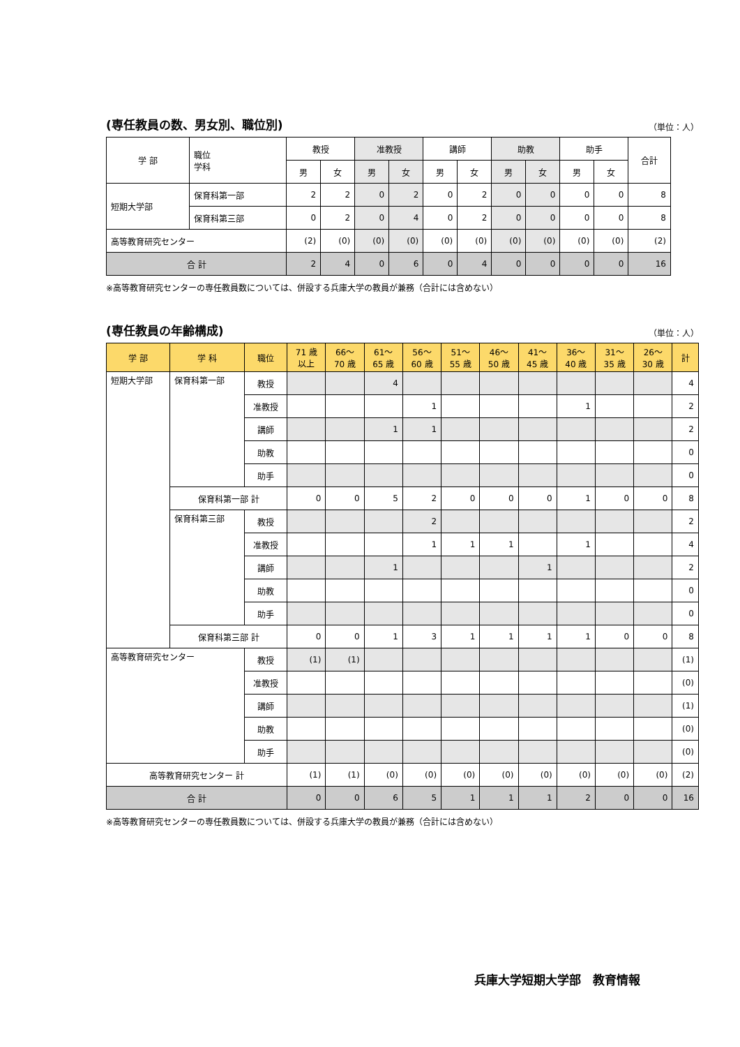(専任教員の数、男女別、職位別) （単位：人）
| 学 部 | 職位 学科 | 教授 | | 准教授 | | 講師 | | 助教 | | 助手 | | 合計 |
| --- | --- | --- | --- | --- | --- | --- | --- | --- | --- | --- | --- | --- |
| | | 男 | 女 | 男 | 女 | 男 | 女 | 男 | 女 | 男 | 女 | |
| 短期大学部 | 保育科第一部 | 2 | 2 | 0 | 2 | 0 | 2 | 0 | 0 | 0 | 0 | 8 |
| | 保育科第三部 | 0 | 2 | 0 | 4 | 0 | 2 | 0 | 0 | 0 | 0 | 8 |
| 高等教育研究センター | | (2) | (0) | (0) | (0) | (0) | (0) | (0) | (0) | (0) | (0) | (2) |
| 合 計 | | 2 | 4 | 0 | 6 | 0 | 4 | 0 | 0 | 0 | 0 | 16 |
※高等教育研究センターの専任教員数については、併設する兵庫大学の教員が兼務（合計には含めない）
(専任教員の年齢構成) （単位：人）
| 学 部 | 学 科 | 職位 | 71 歳 以上 | 66〜 70 歳 | 61〜 65 歳 | 56〜 60 歳 | 51〜 55 歳 | 46〜 50 歳 | 41〜 45 歳 | 36〜 40 歳 | 31〜 35 歳 | 26〜 30 歳 | 計 |
| --- | --- | --- | --- | --- | --- | --- | --- | --- | --- | --- | --- | --- | --- |
| 短期大学部 | 保育科第一部 | 教授 | | | 4 | | | | | | | | 4 |
| | | 准教授 | | | | 1 | | | | 1 | | | 2 |
| | | 講師 | | | 1 | 1 | | | | | | | 2 |
| | | 助教 | | | | | | | | | | | 0 |
| | | 助手 | | | | | | | | | | | 0 |
| | 保育科第一部 計 | | 0 | 0 | 5 | 2 | 0 | 0 | 0 | 1 | 0 | 0 | 8 |
| | 保育科第三部 | 教授 | | | | 2 | | | | | | | 2 |
| | | 准教授 | | | | 1 | 1 | 1 | | 1 | | | 4 |
| | | 講師 | | | 1 | | | | 1 | | | | 2 |
| | | 助教 | | | | | | | | | | | 0 |
| | | 助手 | | | | | | | | | | | 0 |
| | 保育科第三部 計 | | 0 | 0 | 1 | 3 | 1 | 1 | 1 | 1 | 0 | 0 | 8 |
| 高等教育研究センター | | 教授 | (1) | (1) | | | | | | | | | (1) |
| | | 准教授 | | | | | | | | | | | (0) |
| | | 講師 | | | | | | | | | | | (1) |
| | | 助教 | | | | | | | | | | | (0) |
| | | 助手 | | | | | | | | | | | (0) |
| 高等教育研究センター 計 | | | (1) | (1) | (0) | (0) | (0) | (0) | (0) | (0) | (0) | (0) | (2) |
| 合 計 | | | 0 | 0 | 6 | 5 | 1 | 1 | 1 | 2 | 0 | 0 | 16 |
※高等教育研究センターの専任教員数については、併設する兵庫大学の教員が兼務（合計には含めない）
兵庫大学短期大学部　教育情報